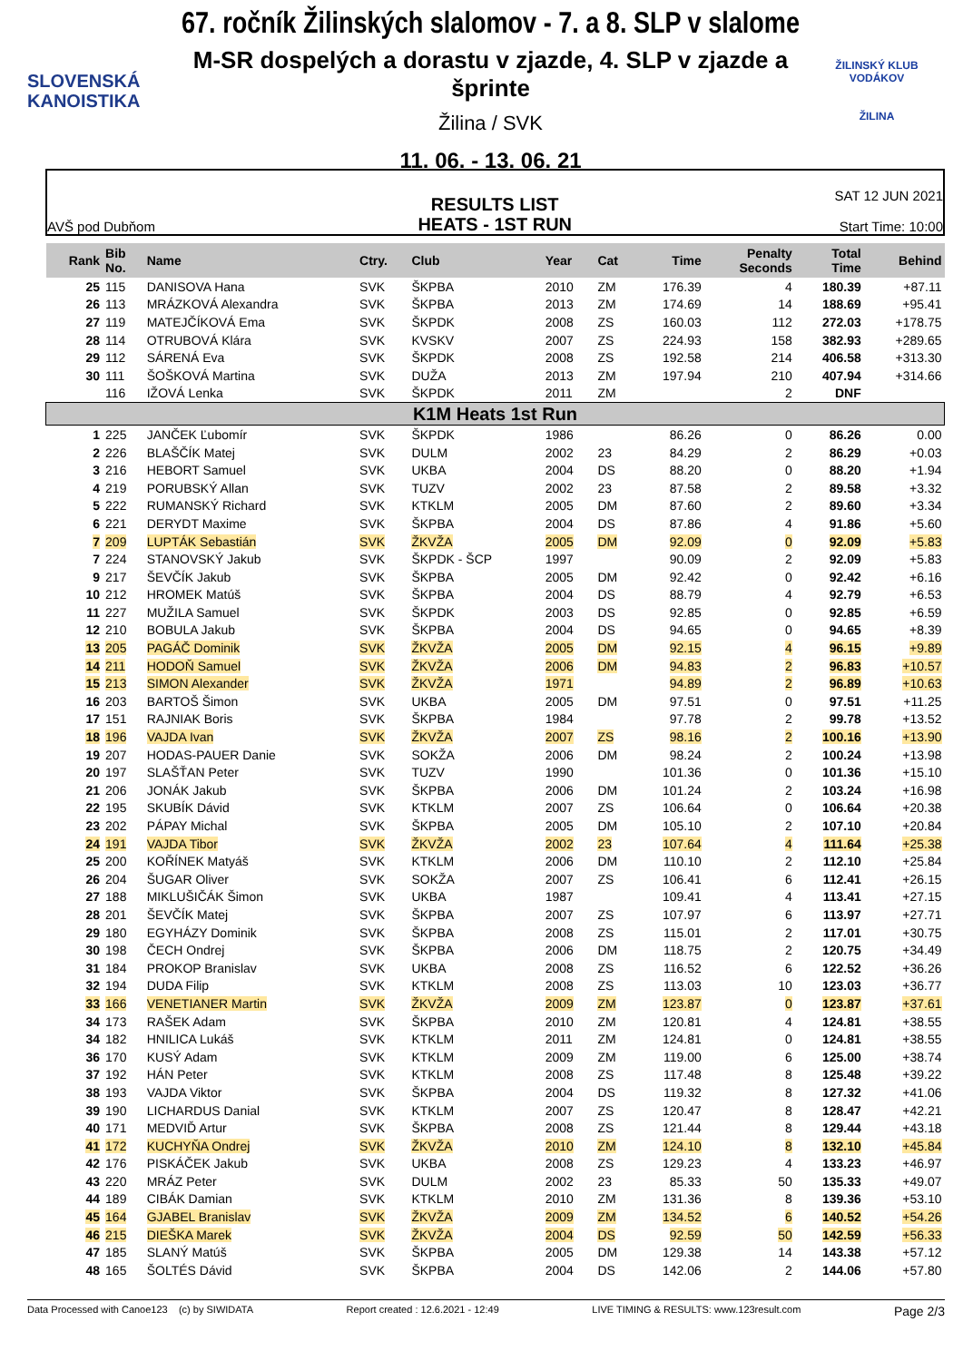SLOVENSKÁ
KANOISTIKA
67. ročník Žilinských slalomov - 7. a 8. SLP v slalome
M-SR dospelých a dorastu v zjazde, 4. SLP v zjazde a šprinte
Žilina / SVK
11. 06. - 13. 06. 21
ŽILINSKÝ KLUB VODÁKOV
ŽILINA
AVŠ pod Dubňom
RESULTS LIST
HEATS - 1ST RUN
SAT 12 JUN 2021
Start Time: 10:00
| Rank | Bib No. | Name | Ctry. | Club | Year | Cat | Time | Penalty Seconds | Total Time | Behind |
| --- | --- | --- | --- | --- | --- | --- | --- | --- | --- | --- |
| 25 | 115 | DANISOVA Hana | SVK | ŠKPBA | 2010 | ZM | 176.39 | 4 | 180.39 | +87.11 |
| 26 | 113 | MRÁZKOVÁ Alexandra | SVK | ŠKPBA | 2013 | ZM | 174.69 | 14 | 188.69 | +95.41 |
| 27 | 119 | MATEJČÍKOVÁ Ema | SVK | ŠKPDK | 2008 | ZS | 160.03 | 112 | 272.03 | +178.75 |
| 28 | 114 | OTRUBOVÁ Klára | SVK | KVSKV | 2007 | ZS | 224.93 | 158 | 382.93 | +289.65 |
| 29 | 112 | SÁRENÁ Eva | SVK | ŠKPDK | 2008 | ZS | 192.58 | 214 | 406.58 | +313.30 |
| 30 | 111 | ŠOŠKOVÁ Martina | SVK | DUŽA | 2013 | ZM | 197.94 | 210 | 407.94 | +314.66 |
| | 116 | IŽOVÁ Lenka | SVK | ŠKPDK | 2011 | ZM | | 2 | DNF | |
| K1M Heats 1st Run | | | | | | | | | | |
| 1 | 225 | JANČEK Ľubomír | SVK | ŠKPDK | 1986 | | 86.26 | 0 | 86.26 | 0.00 |
| 2 | 226 | BLAŠČÍK Matej | SVK | DULM | 2002 | 23 | 84.29 | 2 | 86.29 | +0.03 |
| 3 | 216 | HEBORT Samuel | SVK | UKBA | 2004 | DS | 88.20 | 0 | 88.20 | +1.94 |
| 4 | 219 | PORUBSKÝ Allan | SVK | TUZV | 2002 | 23 | 87.58 | 2 | 89.58 | +3.32 |
| 5 | 222 | RUMANSKÝ Richard | SVK | KTKLM | 2005 | DM | 87.60 | 2 | 89.60 | +3.34 |
| 6 | 221 | DERYDT Maxime | SVK | ŠKPBA | 2004 | DS | 87.86 | 4 | 91.86 | +5.60 |
| 7 | 209 | LUPTÁK Sebastián | SVK | ŽKVŽA | 2005 | DM | 92.09 | 0 | 92.09 | +5.83 |
| 7 | 224 | STANOVSKÝ Jakub | SVK | ŠKPDK - ŠCP | 1997 | | 90.09 | 2 | 92.09 | +5.83 |
| 9 | 217 | ŠEVČÍK Jakub | SVK | ŠKPBA | 2005 | DM | 92.42 | 0 | 92.42 | +6.16 |
| 10 | 212 | HROMEK Matúš | SVK | ŠKPBA | 2004 | DS | 88.79 | 4 | 92.79 | +6.53 |
| 11 | 227 | MUŽILA Samuel | SVK | ŠKPDK | 2003 | DS | 92.85 | 0 | 92.85 | +6.59 |
| 12 | 210 | BOBULA Jakub | SVK | ŠKPBA | 2004 | DS | 94.65 | 0 | 94.65 | +8.39 |
| 13 | 205 | PAGÁČ Dominik | SVK | ŽKVŽA | 2005 | DM | 92.15 | 4 | 96.15 | +9.89 |
| 14 | 211 | HODOŇ Samuel | SVK | ŽKVŽA | 2006 | DM | 94.83 | 2 | 96.83 | +10.57 |
| 15 | 213 | SIMON Alexander | SVK | ŽKVŽA | 1971 | | 94.89 | 2 | 96.89 | +10.63 |
| 16 | 203 | BARTOŠ Šimon | SVK | UKBA | 2005 | DM | 97.51 | 0 | 97.51 | +11.25 |
| 17 | 151 | RAJNIAK Boris | SVK | ŠKPBA | 1984 | | 97.78 | 2 | 99.78 | +13.52 |
| 18 | 196 | VAJDA Ivan | SVK | ŽKVŽA | 2007 | ZS | 98.16 | 2 | 100.16 | +13.90 |
| 19 | 207 | HODAS-PAUER Danie | SVK | SOKŽA | 2006 | DM | 98.24 | 2 | 100.24 | +13.98 |
| 20 | 197 | SLAŠŤAN Peter | SVK | TUZV | 1990 | | 101.36 | 0 | 101.36 | +15.10 |
| 21 | 206 | JONÁK Jakub | SVK | ŠKPBA | 2006 | DM | 101.24 | 2 | 103.24 | +16.98 |
| 22 | 195 | SKUBÍK Dávid | SVK | KTKLM | 2007 | ZS | 106.64 | 0 | 106.64 | +20.38 |
| 23 | 202 | PÁPAY Michal | SVK | ŠKPBA | 2005 | DM | 105.10 | 2 | 107.10 | +20.84 |
| 24 | 191 | VAJDA Tibor | SVK | ŽKVŽA | 2002 | 23 | 107.64 | 4 | 111.64 | +25.38 |
| 25 | 200 | KOŘÍNEK Matyáš | SVK | KTKLM | 2006 | DM | 110.10 | 2 | 112.10 | +25.84 |
| 26 | 204 | ŠUGAR Oliver | SVK | SOKŽA | 2007 | ZS | 106.41 | 6 | 112.41 | +26.15 |
| 27 | 188 | MIKLUŠIČÁK Šimon | SVK | UKBA | 1987 | | 109.41 | 4 | 113.41 | +27.15 |
| 28 | 201 | ŠEVČÍK Matej | SVK | ŠKPBA | 2007 | ZS | 107.97 | 6 | 113.97 | +27.71 |
| 29 | 180 | EGYHÁZY Dominik | SVK | ŠKPBA | 2008 | ZS | 115.01 | 2 | 117.01 | +30.75 |
| 30 | 198 | ČECH Ondrej | SVK | ŠKPBA | 2006 | DM | 118.75 | 2 | 120.75 | +34.49 |
| 31 | 184 | PROKOP Branislav | SVK | UKBA | 2008 | ZS | 116.52 | 6 | 122.52 | +36.26 |
| 32 | 194 | DUDA Filip | SVK | KTKLM | 2008 | ZS | 113.03 | 10 | 123.03 | +36.77 |
| 33 | 166 | VENETIANER Martin | SVK | ŽKVŽA | 2009 | ZM | 123.87 | 0 | 123.87 | +37.61 |
| 34 | 173 | RAŠEK Adam | SVK | ŠKPBA | 2010 | ZM | 120.81 | 4 | 124.81 | +38.55 |
| 34 | 182 | HNILICA Lukáš | SVK | KTKLM | 2011 | ZM | 124.81 | 0 | 124.81 | +38.55 |
| 36 | 170 | KUSÝ Adam | SVK | KTKLM | 2009 | ZM | 119.00 | 6 | 125.00 | +38.74 |
| 37 | 192 | HÁN Peter | SVK | KTKLM | 2008 | ZS | 117.48 | 8 | 125.48 | +39.22 |
| 38 | 193 | VAJDA Viktor | SVK | ŠKPBA | 2004 | DS | 119.32 | 8 | 127.32 | +41.06 |
| 39 | 190 | LICHARDUS Danial | SVK | KTKLM | 2007 | ZS | 120.47 | 8 | 128.47 | +42.21 |
| 40 | 171 | MEDVIĎ Artur | SVK | ŠKPBA | 2008 | ZS | 121.44 | 8 | 129.44 | +43.18 |
| 41 | 172 | KUCHYŇA Ondrej | SVK | ŽKVŽA | 2010 | ZM | 124.10 | 8 | 132.10 | +45.84 |
| 42 | 176 | PISKÁČEK Jakub | SVK | UKBA | 2008 | ZS | 129.23 | 4 | 133.23 | +46.97 |
| 43 | 220 | MRÁZ Peter | SVK | DULM | 2002 | 23 | 85.33 | 50 | 135.33 | +49.07 |
| 44 | 189 | CIBÁK Damian | SVK | KTKLM | 2010 | ZM | 131.36 | 8 | 139.36 | +53.10 |
| 45 | 164 | GJABEL Branislav | SVK | ŽKVŽA | 2009 | ZM | 134.52 | 6 | 140.52 | +54.26 |
| 46 | 215 | DIEŠKA Marek | SVK | ŽKVŽA | 2004 | DS | 92.59 | 50 | 142.59 | +56.33 |
| 47 | 185 | SLANÝ Matúš | SVK | ŠKPBA | 2005 | DM | 129.38 | 14 | 143.38 | +57.12 |
| 48 | 165 | ŠOLTÉS Dávid | SVK | ŠKPBA | 2004 | DS | 142.06 | 2 | 144.06 | +57.80 |
Data Processed with Canoe123 (c) by SIWIDATA Report created : 12.6.2021 - 12:49 LIVE TIMING & RESULTS: www.123result.com Page 2/3